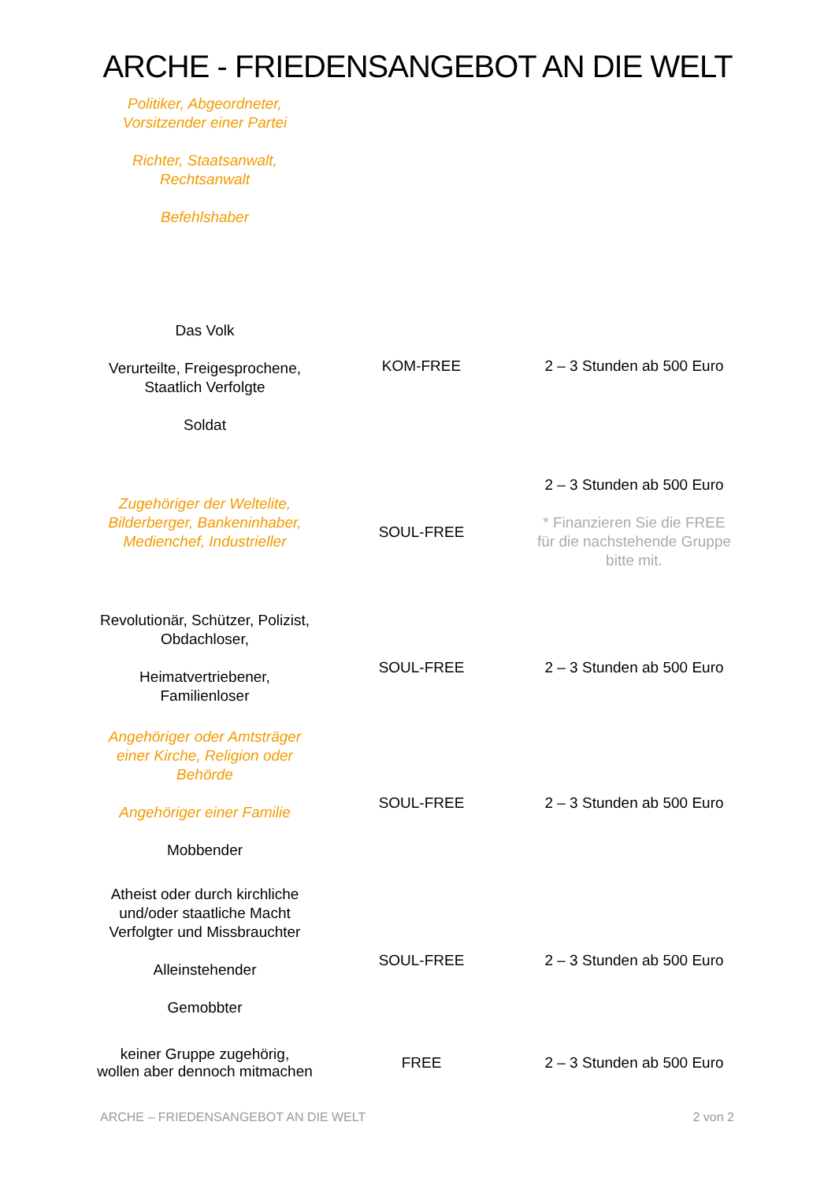ARCHE - FRIEDENSANGEBOT AN DIE WELT
| Politiker, Abgeordneter, Vorsitzender einer Partei Richter, Staatsanwalt, Rechtsanwalt Befehlshaber Das Volk Verurteilte, Freigesprochene, Staatlich Verfolgte Soldat | KOM-FREE | 2 – 3 Stunden ab 500 Euro |
| Zugehöriger der Weltelite, Bilderberger, Bankeninhaber, Medienchef, Industrieller | SOUL-FREE | 2 – 3 Stunden ab 500 Euro * Finanzieren Sie die FREE für die nachstehende Gruppe bitte mit. |
| Revolutionär, Schützer, Polizist, Obdachloser, Heimatvertriebener, Familienloser | SOUL-FREE | 2 – 3 Stunden ab 500 Euro |
| Angehöriger oder Amtsträger einer Kirche, Religion oder Behörde Angehöriger einer Familie Mobbender | SOUL-FREE | 2 – 3 Stunden ab 500 Euro |
| Atheist oder durch kirchliche und/oder staatliche Macht Verfolgter und Missbrauchter Alleinstehender Gemobbter | SOUL-FREE | 2 – 3 Stunden ab 500 Euro |
| keiner Gruppe zugehörig, wollen aber dennoch mitmachen | FREE | 2 – 3 Stunden ab 500 Euro |
ARCHE – FRIEDENSANGEBOT AN DIE WELT 2 von 2